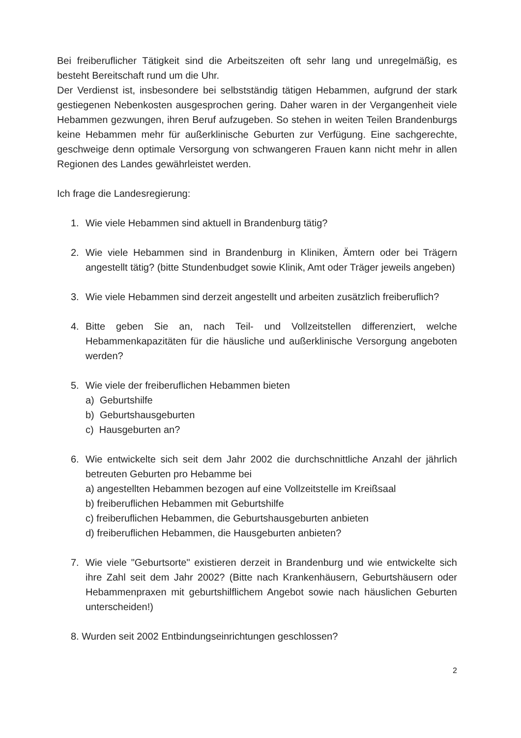Bei freiberuflicher Tätigkeit sind die Arbeitszeiten oft sehr lang und unregelmäßig, es besteht Bereitschaft rund um die Uhr.
Der Verdienst ist, insbesondere bei selbstständig tätigen Hebammen, aufgrund der stark gestiegenen Nebenkosten ausgesprochen gering. Daher waren in der Vergangenheit viele Hebammen gezwungen, ihren Beruf aufzugeben. So stehen in weiten Teilen Brandenburgs keine Hebammen mehr für außerklinische Geburten zur Verfügung. Eine sachgerechte, geschweige denn optimale Versorgung von schwangeren Frauen kann nicht mehr in allen Regionen des Landes gewährleistet werden.
Ich frage die Landesregierung:
1. Wie viele Hebammen sind aktuell in Brandenburg tätig?
2. Wie viele Hebammen sind in Brandenburg in Kliniken, Ämtern oder bei Trägern angestellt tätig? (bitte Stundenbudget sowie Klinik, Amt oder Träger jeweils angeben)
3. Wie viele Hebammen sind derzeit angestellt und arbeiten zusätzlich freiberuflich?
4. Bitte geben Sie an, nach Teil- und Vollzeitstellen differenziert, welche Hebammenkapazitäten für die häusliche und außerklinische Versorgung angeboten werden?
5. Wie viele der freiberuflichen Hebammen bieten
a) Geburtshilfe
b) Geburtshausgeburten
c) Hausgeburten an?
6. Wie entwickelte sich seit dem Jahr 2002 die durchschnittliche Anzahl der jährlich betreuten Geburten pro Hebamme bei
a) angestellten Hebammen bezogen auf eine Vollzeitstelle im Kreißsaal
b) freiberuflichen Hebammen mit Geburtshilfe
c) freiberuflichen Hebammen, die Geburtshausgeburten anbieten
d) freiberuflichen Hebammen, die Hausgeburten anbieten?
7. Wie viele "Geburtsorte" existieren derzeit in Brandenburg und wie entwickelte sich ihre Zahl seit dem Jahr 2002? (Bitte nach Krankenhäusern, Geburtshäusern oder Hebammenpraxen mit geburtshilflichem Angebot sowie nach häuslichen Geburten unterscheiden!)
8. Wurden seit 2002 Entbindungseinrichtungen geschlossen?
2